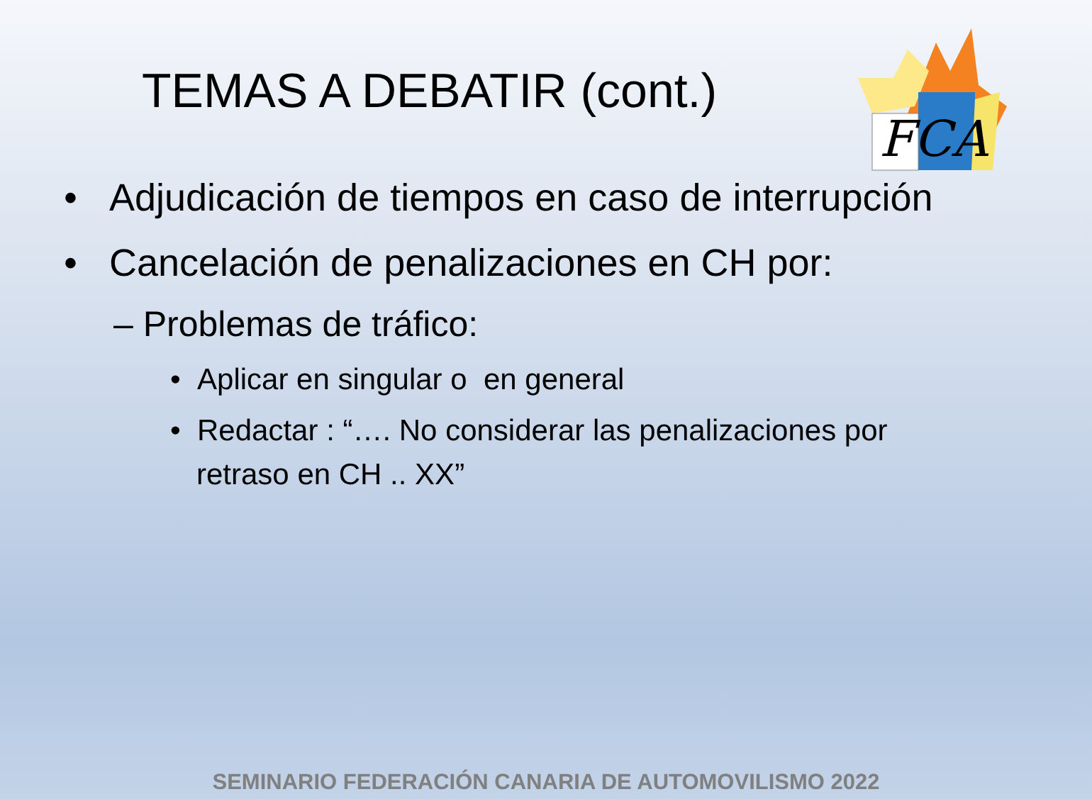FCA
TEMAS A DEBATIR (cont.)
• Adjudicación de tiempos en caso de interrupción
• Cancelación de penalizaciones en CH por:
– Problemas de tráfico:
• Aplicar en singular o en general
• Redactar : “…. No considerar las penalizaciones por retraso en CH .. XX”
SEMINARIO FEDERACIÓN CANARIA DE AUTOMOVILISMO 2022